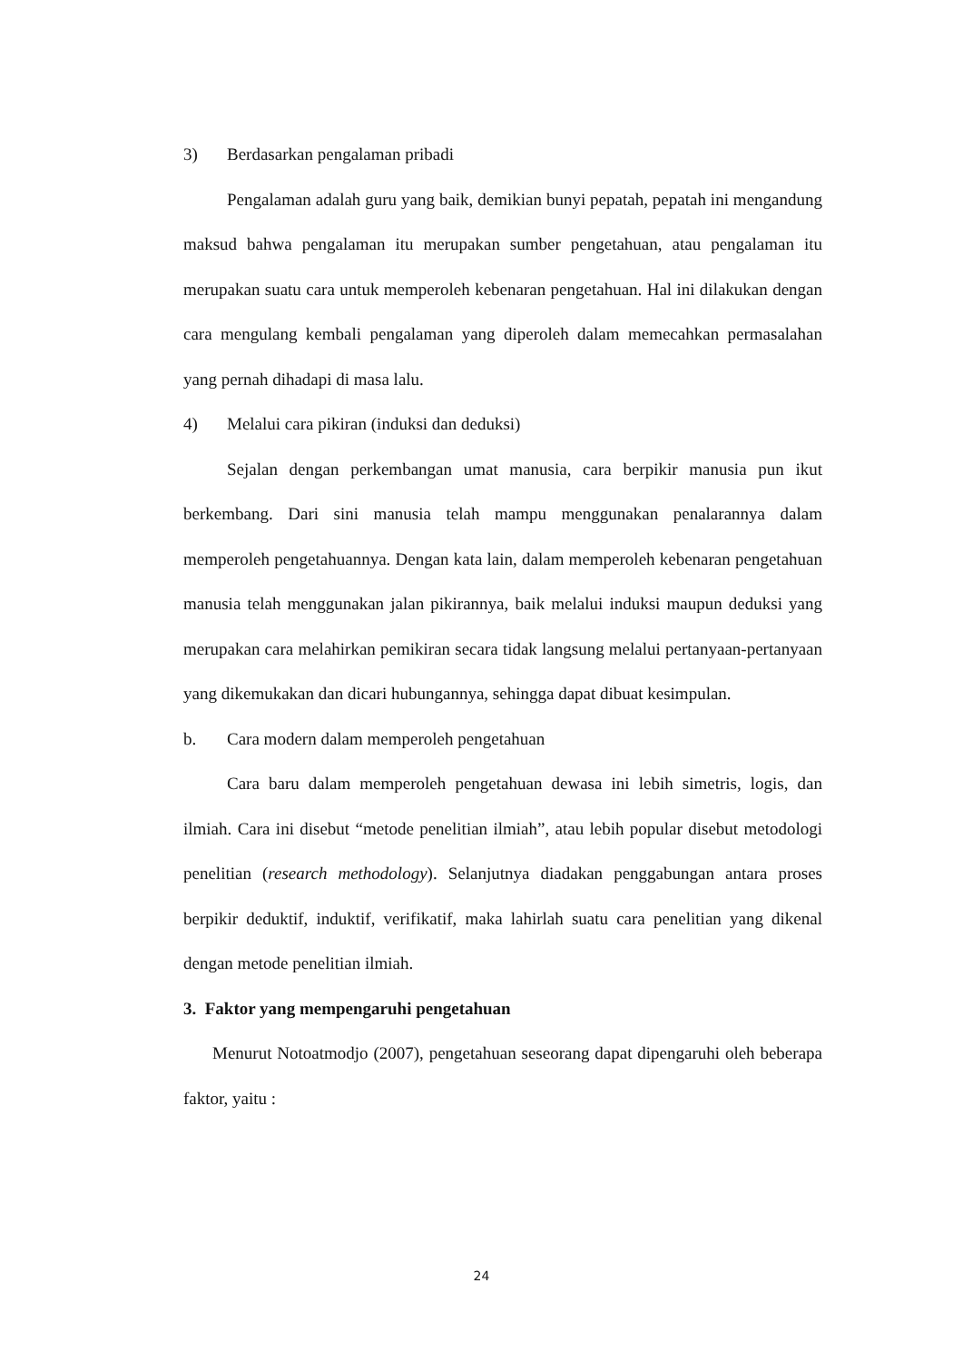3) Berdasarkan pengalaman pribadi
Pengalaman adalah guru yang baik, demikian bunyi pepatah, pepatah ini mengandung maksud bahwa pengalaman itu merupakan sumber pengetahuan, atau pengalaman itu merupakan suatu cara untuk memperoleh kebenaran pengetahuan. Hal ini dilakukan dengan cara mengulang kembali pengalaman yang diperoleh dalam memecahkan permasalahan yang pernah dihadapi di masa lalu.
4) Melalui cara pikiran (induksi dan deduksi)
Sejalan dengan perkembangan umat manusia, cara berpikir manusia pun ikut berkembang. Dari sini manusia telah mampu menggunakan penalarannya dalam memperoleh pengetahuannya. Dengan kata lain, dalam memperoleh kebenaran pengetahuan manusia telah menggunakan jalan pikirannya, baik melalui induksi maupun deduksi yang merupakan cara melahirkan pemikiran secara tidak langsung melalui pertanyaan-pertanyaan yang dikemukakan dan dicari hubungannya, sehingga dapat dibuat kesimpulan.
b. Cara modern dalam memperoleh pengetahuan
Cara baru dalam memperoleh pengetahuan dewasa ini lebih simetris, logis, dan ilmiah. Cara ini disebut “metode penelitian ilmiah”, atau lebih popular disebut metodologi penelitian (research methodology). Selanjutnya diadakan penggabungan antara proses berpikir deduktif, induktif, verifikatif, maka lahirlah suatu cara penelitian yang dikenal dengan metode penelitian ilmiah.
3. Faktor yang mempengaruhi pengetahuan
Menurut Notoatmodjo (2007), pengetahuan seseorang dapat dipengaruhi oleh beberapa faktor, yaitu :
24